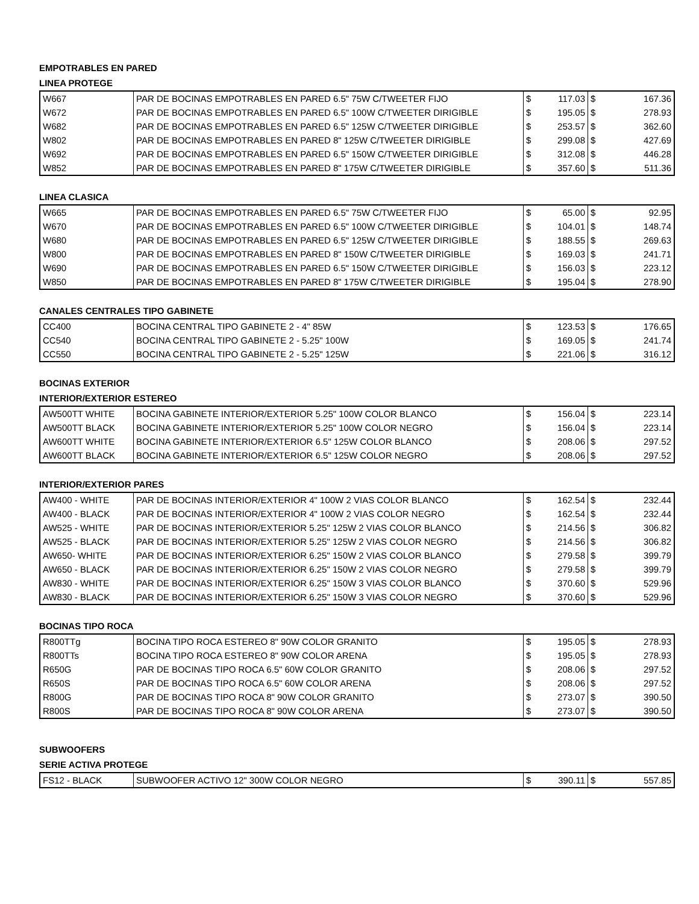EMPOTRABLES EN PARED
LINEA PROTEGE
| W667 | PAR DE BOCINAS EMPOTRABLES EN PARED 6.5" 75W C/TWEETER FIJO | $ | 117.03 | $ | 167.36 |
| W672 | PAR DE BOCINAS EMPOTRABLES EN PARED 6.5" 100W C/TWEETER DIRIGIBLE | $ | 195.05 | $ | 278.93 |
| W682 | PAR DE BOCINAS EMPOTRABLES EN PARED 6.5" 125W C/TWEETER DIRIGIBLE | $ | 253.57 | $ | 362.60 |
| W802 | PAR DE BOCINAS EMPOTRABLES EN PARED 8" 125W C/TWEETER DIRIGIBLE | $ | 299.08 | $ | 427.69 |
| W692 | PAR DE BOCINAS EMPOTRABLES EN PARED 6.5" 150W C/TWEETER DIRIGIBLE | $ | 312.08 | $ | 446.28 |
| W852 | PAR DE BOCINAS EMPOTRABLES EN PARED 8" 175W C/TWEETER DIRIGIBLE | $ | 357.60 | $ | 511.36 |
LINEA CLASICA
| W665 | PAR DE BOCINAS EMPOTRABLES EN PARED 6.5" 75W C/TWEETER FIJO | $ | 65.00 | $ | 92.95 |
| W670 | PAR DE BOCINAS EMPOTRABLES EN PARED 6.5" 100W C/TWEETER DIRIGIBLE | $ | 104.01 | $ | 148.74 |
| W680 | PAR DE BOCINAS EMPOTRABLES EN PARED 6.5" 125W C/TWEETER DIRIGIBLE | $ | 188.55 | $ | 269.63 |
| W800 | PAR DE BOCINAS EMPOTRABLES EN PARED 8" 150W C/TWEETER DIRIGIBLE | $ | 169.03 | $ | 241.71 |
| W690 | PAR DE BOCINAS EMPOTRABLES EN PARED 6.5" 150W C/TWEETER DIRIGIBLE | $ | 156.03 | $ | 223.12 |
| W850 | PAR DE BOCINAS EMPOTRABLES EN PARED 8" 175W C/TWEETER DIRIGIBLE | $ | 195.04 | $ | 278.90 |
CANALES CENTRALES TIPO GABINETE
| CC400 | BOCINA CENTRAL TIPO GABINETE 2 - 4" 85W | $ | 123.53 | $ | 176.65 |
| CC540 | BOCINA CENTRAL TIPO GABINETE 2 - 5.25" 100W | $ | 169.05 | $ | 241.74 |
| CC550 | BOCINA CENTRAL TIPO GABINETE 2 - 5.25" 125W | $ | 221.06 | $ | 316.12 |
BOCINAS EXTERIOR
INTERIOR/EXTERIOR ESTEREO
| AW500TT WHITE | BOCINA GABINETE INTERIOR/EXTERIOR 5.25" 100W COLOR BLANCO | $ | 156.04 | $ | 223.14 |
| AW500TT BLACK | BOCINA GABINETE INTERIOR/EXTERIOR 5.25" 100W COLOR NEGRO | $ | 156.04 | $ | 223.14 |
| AW600TT WHITE | BOCINA GABINETE INTERIOR/EXTERIOR 6.5" 125W COLOR BLANCO | $ | 208.06 | $ | 297.52 |
| AW600TT BLACK | BOCINA GABINETE INTERIOR/EXTERIOR 6.5" 125W COLOR NEGRO | $ | 208.06 | $ | 297.52 |
INTERIOR/EXTERIOR PARES
| AW400 - WHITE | PAR DE BOCINAS INTERIOR/EXTERIOR 4" 100W 2 VIAS COLOR BLANCO | $ | 162.54 | $ | 232.44 |
| AW400 - BLACK | PAR DE BOCINAS INTERIOR/EXTERIOR 4" 100W 2 VIAS COLOR NEGRO | $ | 162.54 | $ | 232.44 |
| AW525 - WHITE | PAR DE BOCINAS INTERIOR/EXTERIOR 5.25" 125W 2 VIAS COLOR BLANCO | $ | 214.56 | $ | 306.82 |
| AW525 - BLACK | PAR DE BOCINAS INTERIOR/EXTERIOR 5.25" 125W 2 VIAS COLOR NEGRO | $ | 214.56 | $ | 306.82 |
| AW650- WHITE | PAR DE BOCINAS INTERIOR/EXTERIOR 6.25" 150W 2 VIAS COLOR BLANCO | $ | 279.58 | $ | 399.79 |
| AW650 - BLACK | PAR DE BOCINAS INTERIOR/EXTERIOR 6.25" 150W 2 VIAS COLOR NEGRO | $ | 279.58 | $ | 399.79 |
| AW830 - WHITE | PAR DE BOCINAS INTERIOR/EXTERIOR 6.25" 150W 3 VIAS COLOR BLANCO | $ | 370.60 | $ | 529.96 |
| AW830 - BLACK | PAR DE BOCINAS INTERIOR/EXTERIOR 6.25" 150W 3 VIAS COLOR NEGRO | $ | 370.60 | $ | 529.96 |
BOCINAS TIPO ROCA
| R800TTg | BOCINA TIPO ROCA ESTEREO 8" 90W COLOR GRANITO | $ | 195.05 | $ | 278.93 |
| R800TTs | BOCINA TIPO ROCA ESTEREO 8" 90W COLOR ARENA | $ | 195.05 | $ | 278.93 |
| R650G | PAR DE BOCINAS TIPO ROCA 6.5" 60W COLOR GRANITO | $ | 208.06 | $ | 297.52 |
| R650S | PAR DE BOCINAS TIPO ROCA 6.5" 60W COLOR ARENA | $ | 208.06 | $ | 297.52 |
| R800G | PAR DE BOCINAS TIPO ROCA 8" 90W COLOR GRANITO | $ | 273.07 | $ | 390.50 |
| R800S | PAR DE BOCINAS TIPO ROCA 8" 90W COLOR ARENA | $ | 273.07 | $ | 390.50 |
SUBWOOFERS
SERIE ACTIVA PROTEGE
| FS12 - BLACK | SUBWOOFER ACTIVO 12" 300W COLOR NEGRO | $ | 390.11 | $ | 557.85 |